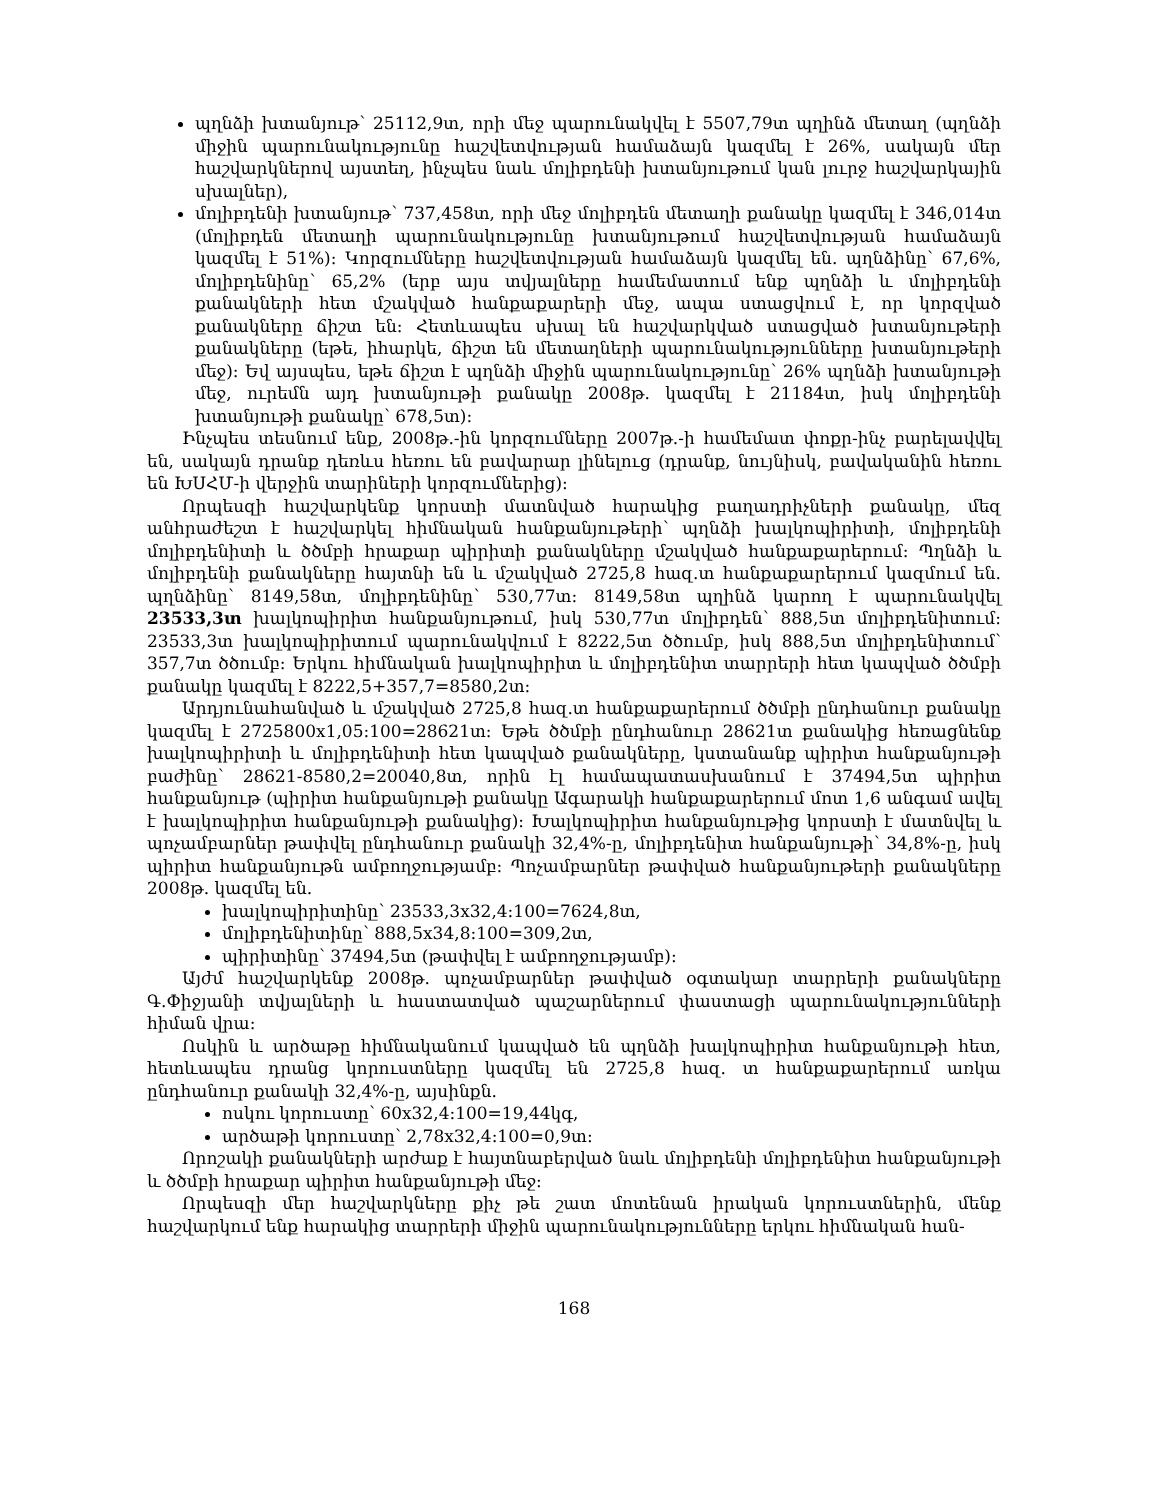պղնձի խտանյութ՝ 25112,9տ, որի մեջ պարունակվել է 5507,79տ պղինձ մետաղ (պղնձի միջին պարունակությունը հաշվետվության համաձայն կազմել է 26%, սակայն մեր հաշվարկներով այստեղ, ինչպես նաև մոլիբդենի խտանյութում կան լուրջ հաշվարկային սխալներ),
մոլիբդենի խտանյութ՝ 737,458տ, որի մեջ մոլիբդեն մետաղի քանակը կազմել է 346,014տ (մոլիբդեն մետաղի պարունակությունը խտանյութում հաշվետվության համաձայն կազմել է 51%)։ Կորզումները հաշվետվության համաձայն կազմել են. պղնձինը՝ 67,6%, մոլիբդենինը՝ 65,2% (երբ այս տվյալները համեմատում ենք պղնձի և մոլիբդենի քանակների հետ մշակված հանքաքարերի մեջ, ապա ստացվում է, որ կորզված քանակները ճիշտ են։ Հետևապես սխալ են հաշվարկված ստացված խտանյութերի քանակները (եթե, իհարկե, ճիշտ են մետաղների պարունակությունները խտանյութերի մեջ)։ Եվ այսպես, եթե ճիշտ է պղնձի միջին պարունակությունը՝ 26% պղնձի խտանյութի մեջ, ուրեմն այդ խտանյութի քանակը 2008թ. կազմել է 21184տ, իսկ մոլիբդենի խտանյութի քանակը՝ 678,5տ)։
Ինչպես տեսնում ենք, 2008թ.-ին կորզումները 2007թ.-ի համեմատ փոքր-ինչ բարելավվել են, սակայն դրանք դեռևս հեռու են բավարար լինելուց (դրանք, նույնիսկ, բավականին հեռու են ԽՍՀՄ-ի վերջին տարիների կորզումներից)։
Որպեսզի հաշվարկենք կորստի մատնված հարակից բաղադրիչների քանակը, մեզ անհրաժեշտ է հաշվարկել հիմնական հանքանյութերի՝ պղնձի խալկոպիրիտի, մոլիբդենի մոլիբդենիտի և ծծմբի հրաքար պիրիտի քանակները մշակված հանքաքարերում։ Պղնձի և մոլիբդենի քանակները հայտնի են և մշակված 2725,8 հազ.տ հանքաքարերում կազմում են. պղնձինը՝ 8149,58տ, մոլիբդենինը՝ 530,77տ։ 8149,58տ պղինձ կարող է պարունակվել 23533,3տ խալկոպիրիտ հանքանյութում, իսկ 530,77տ մոլիբդեն՝ 888,5տ մոլիբդենիտում։ 23533,3տ խալկոպիրիտում պարունակվում է 8222,5տ ծծումբ, իսկ 888,5տ մոլիբդենիտում՝ 357,7տ ծծումբ։ Երկու հիմնական խալկոպիրիտ և մոլիբդենիտ տարրերի հետ կապված ծծմբի քանակը կազմել է 8222,5+357,7=8580,2տ։
Արդյունահանված և մշակված 2725,8 հազ.տ հանքաքարերում ծծմբի ընդհանուր քանակը կազմել է 2725800x1,05:100=28621տ։ Եթե ծծմբի ընդհանուր 28621տ քանակից հեռացնենք խալկոպիրիտի և մոլիբդենիտի հետ կապված քանակները, կստանանք պիրիտ հանքանյութի բաժինը՝ 28621-8580,2=20040,8տ, որին էլ համապատասխանում է 37494,5տ պիրիտ հանքանյութ (պիրիտ հանքանյութի քանակը Ագարակի հանքաքարերում մոտ 1,6 անգամ ավել է խալկոպիրիտ հանքանյութի քանակից)։ Խալկոպիրիտ հանքանյութից կորստի է մատնվել և պոչամբարներ թափվել ընդհանուր քանակի 32,4%-ը, մոլիբդենիտ հանքանյութի՝ 34,8%-ը, իսկ պիրիտ հանքանյութն ամբողջությամբ։ Պոչամբարներ թափված հանքանյութերի քանակները 2008թ. կազմել են.
խալկոպիրիտինը՝ 23533,3x32,4:100=7624,8տ,
մոլիբդենիտինը՝ 888,5x34,8:100=309,2տ,
պիրիտինը՝ 37494,5տ (թափվել է ամբողջությամբ)։
Այժմ հաշվարկենք 2008թ. պոչամբարներ թափված օգտակար տարրերի քանակները Գ.Փիջյանի տվյալների և հաստատված պաշարներում փաստացի պարունակությունների հիման վրա։
Ոսկին և արծաթը հիմնականում կապված են պղնձի խալկոպիրիտ հանքանյութի հետ, հետևապես դրանց կորուստները կազմել են 2725,8 հազ. տ հանքաքարերում առկա ընդհանուր քանակի 32,4%-ը, այսինքն.
ոսկու կորուստը՝ 60x32,4:100=19,44կգ,
արծաթի կորուստը՝ 2,78x32,4:100=0,9տ։
Որոշակի քանակների արժաք է հայտնաբերված նաև մոլիբդենի մոլիբդենիտ հանքանյութի և ծծմբի հրաքար պիրիտ հանքանյութի մեջ։
Որպեսզի մեր հաշվարկները քիչ թե շատ մոտենան իրական կորուստներին, մենք հաշվարկում ենք հարակից տարրերի միջին պարունակությունները երկու հիմնական հան-
168